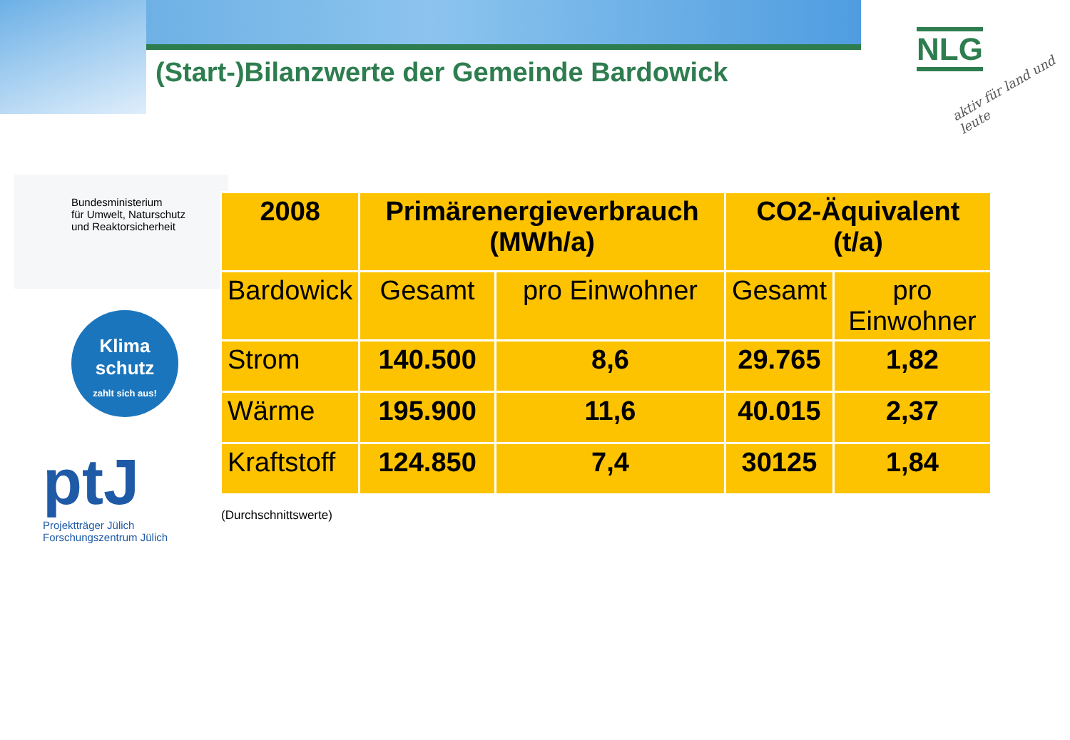(Start-)Bilanzwerte der Gemeinde Bardowick
NLG
aktiv für land und leute
Bundesministerium
für Umwelt, Naturschutz
und Reaktorsicherheit
Klima
schutz
zahlt sich aus!
ptJ
Projektträger Jülich
Forschungszentrum Jülich
| 2008 | Primärenergieverbrauch (MWh/a) | | CO2-Äquivalent (t/a) | |
| --- | --- | --- | --- | --- |
| Bardowick | Gesamt | pro Einwohner | Gesamt | pro Einwohner |
| Strom | 140.500 | 8,6 | 29.765 | 1,82 |
| Wärme | 195.900 | 11,6 | 40.015 | 2,37 |
| Kraftstoff | 124.850 | 7,4 | 30125 | 1,84 |
(Durchschnittswerte)